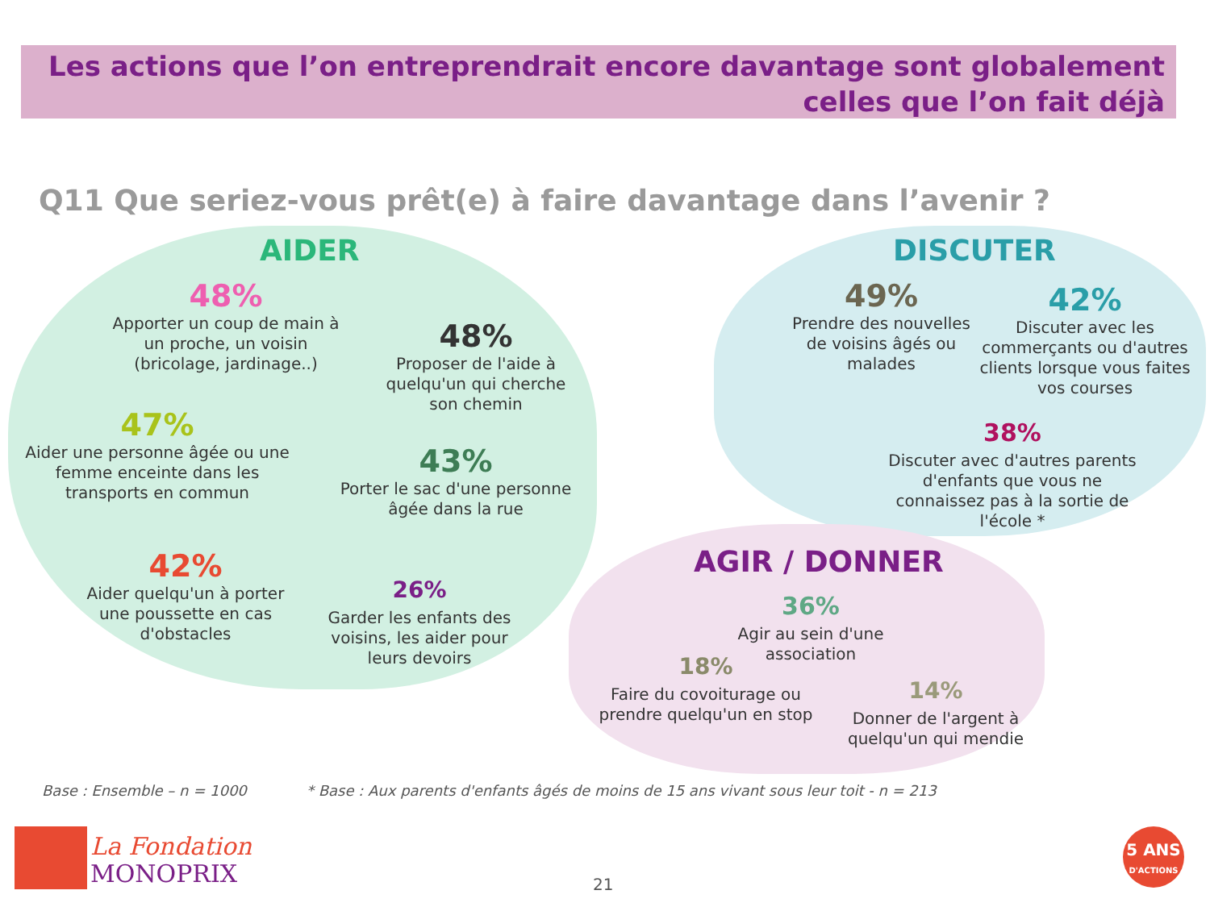Les actions que l’on entreprendrait encore davantage sont globalement
celles que l’on fait déjà
Q11 Que seriez-vous prêt(e) à faire davantage dans l’avenir ?
AIDER DISCUTER
AGIR / DONNER
48%
Apporter un coup de main à un proche, un voisin (bricolage, jardinage..)
48%
Proposer de l'aide à quelqu'un qui cherche son chemin
47%
Aider une personne âgée ou une femme enceinte dans les transports en commun
43%
Porter le sac d'une personne âgée dans la rue
42%
Aider quelqu'un à porter une poussette en cas d'obstacles
26%
Garder les enfants des voisins, les aider pour leurs devoirs
49%
Prendre des nouvelles de voisins âgés ou malades
42%
Discuter avec les commerçants ou d'autres clients lorsque vous faites vos courses
38%
Discuter avec d'autres parents d'enfants que vous ne connaissez pas à la sortie de l'école *
36%
Agir au sein d'une association
18%
Faire du covoiturage ou prendre quelqu'un en stop
14%
Donner de l'argent à quelqu'un qui mendie
Base : Ensemble – n = 1000
* Base : Aux parents d'enfants âgés de moins de 15 ans vivant sous leur toit - n = 213
La Fondation
MONOPRIX
21
5 ANS
D'ACTIONS